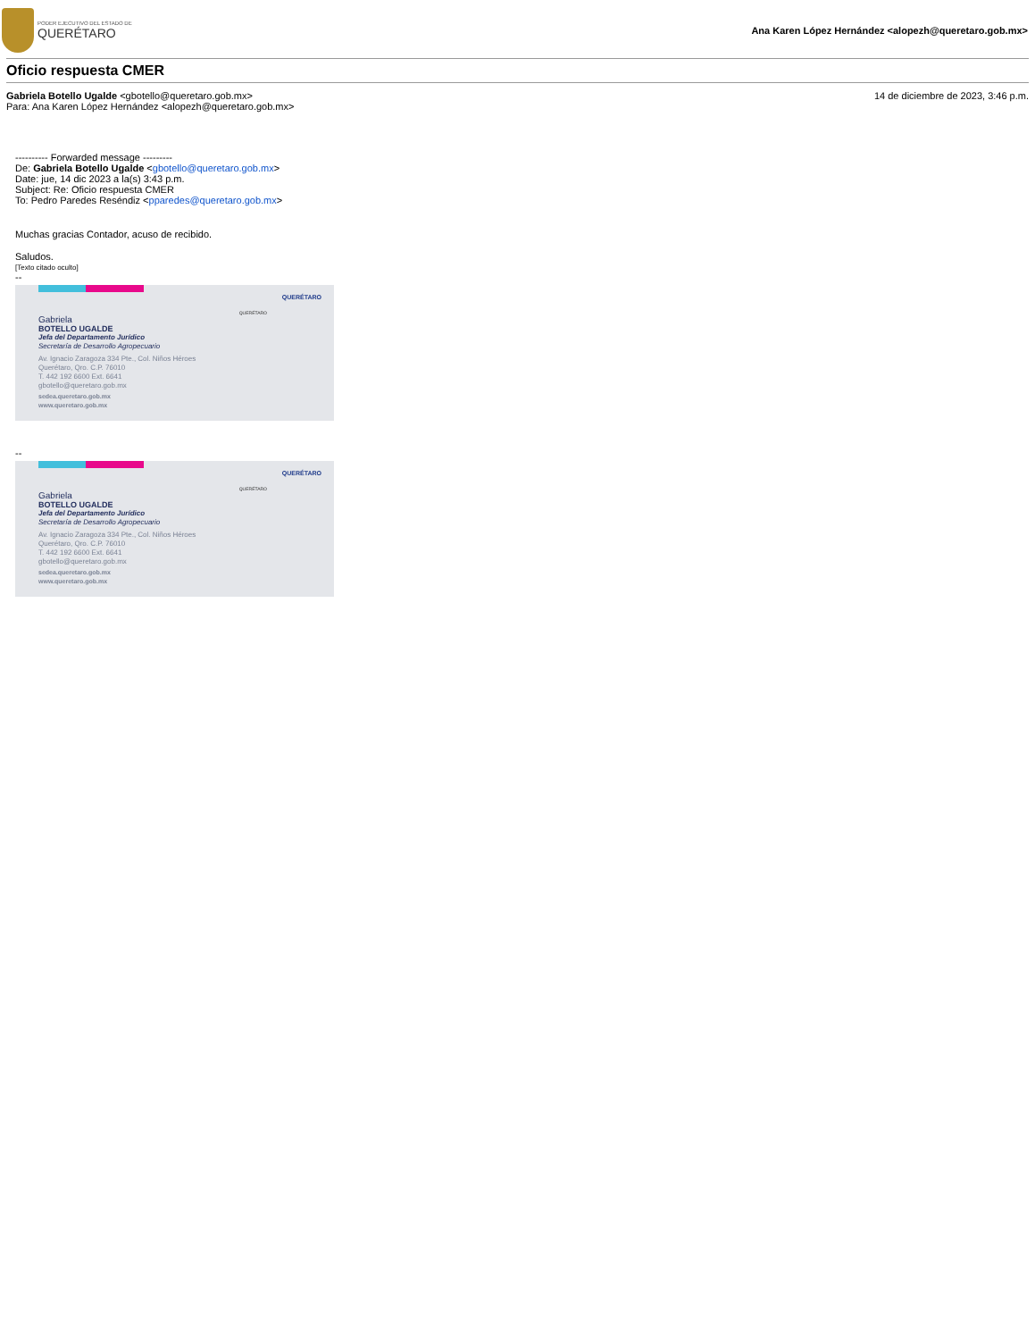PODER EJECUTIVO DEL ESTADO DE
QUERÉTARO
Ana Karen López Hernández <alopezh@queretaro.gob.mx>
Oficio respuesta CMER
Gabriela Botello Ugalde <gbotello@queretaro.gob.mx>
Para: Ana Karen López Hernández <alopezh@queretaro.gob.mx>
14 de diciembre de 2023, 3:46 p.m.
---------- Forwarded message ---------
De: Gabriela Botello Ugalde <gbotello@queretaro.gob.mx>
Date: jue, 14 dic 2023 a la(s) 3:43 p.m.
Subject: Re: Oficio respuesta CMER
To: Pedro Paredes Reséndiz <pparedes@queretaro.gob.mx>
Muchas gracias Contador, acuso de recibido.
Saludos.
[Texto citado oculto]
--
QUERÉTARO
QUERÉTARO
Gabriela
BOTELLO UGALDE
Jefa del Departamento Jurídico
Secretaría de Desarrollo Agropecuario
Av. Ignacio Zaragoza 334 Pte., Col. Niños Héroes
Querétaro, Qro. C.P. 76010
T. 442 192 6600 Ext. 6641
gbotello@queretaro.gob.mx
sedea.queretaro.gob.mx
www.queretaro.gob.mx
--
QUERÉTARO
QUERÉTARO
Gabriela
BOTELLO UGALDE
Jefa del Departamento Jurídico
Secretaría de Desarrollo Agropecuario
Av. Ignacio Zaragoza 334 Pte., Col. Niños Héroes
Querétaro, Qro. C.P. 76010
T. 442 192 6600 Ext. 6641
gbotello@queretaro.gob.mx
sedea.queretaro.gob.mx
www.queretaro.gob.mx